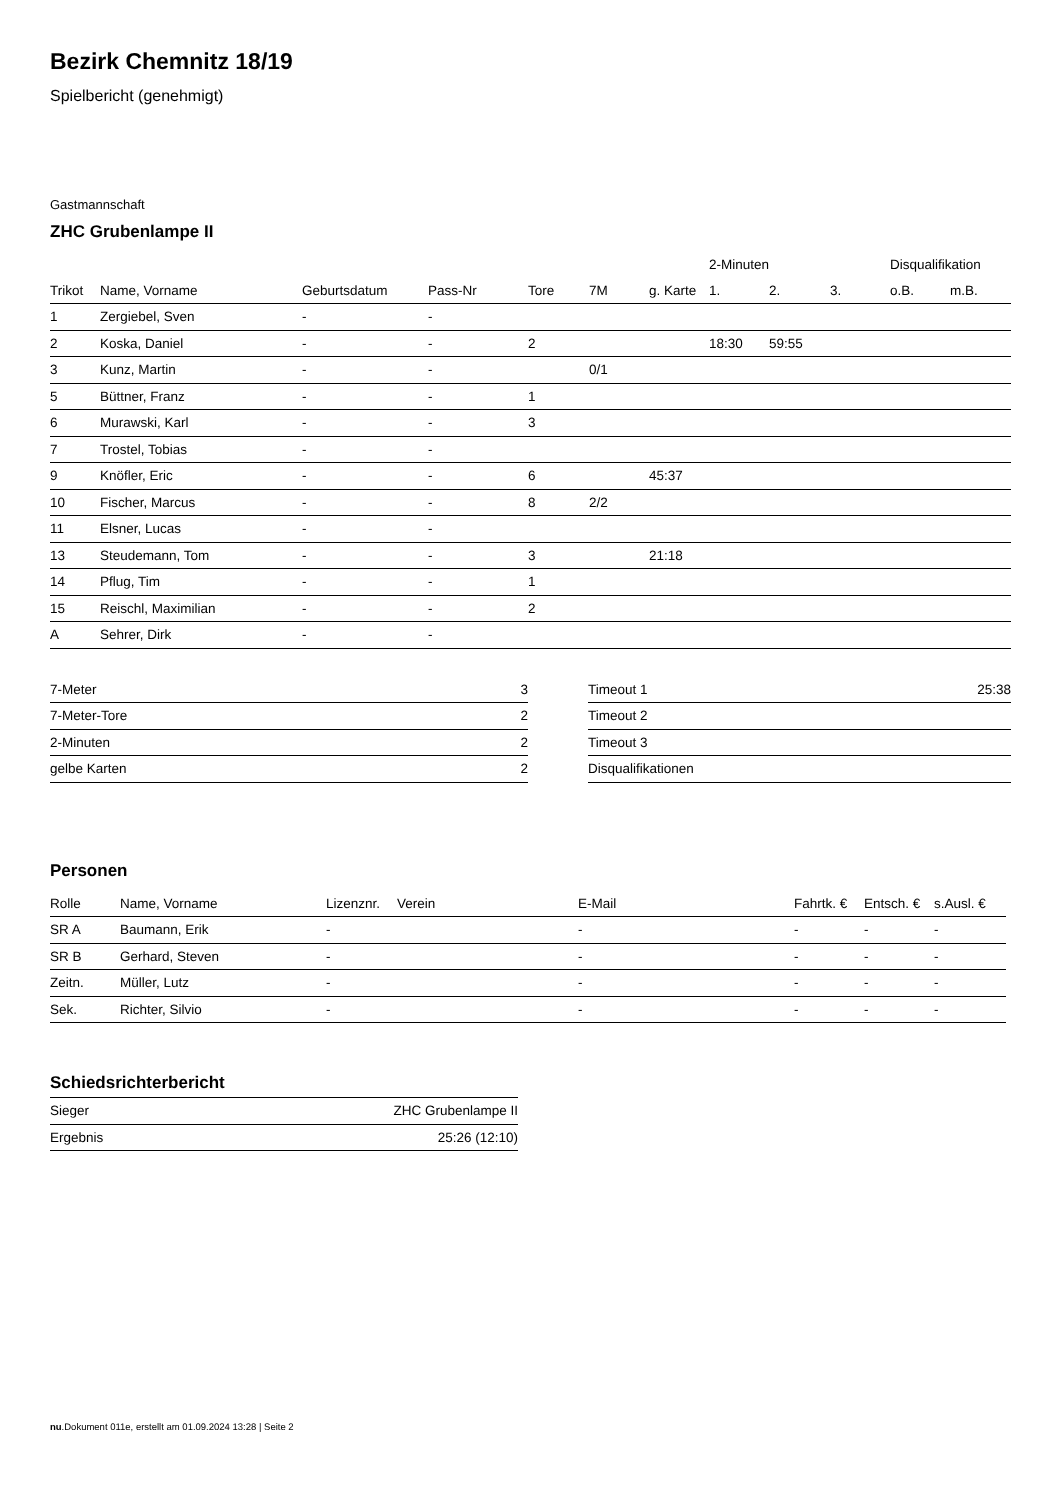Bezirk Chemnitz 18/19
Spielbericht (genehmigt)
Gastmannschaft
ZHC Grubenlampe II
| | | | | | | | 2-Minuten | | | Disqualifikation | |
| --- | --- | --- | --- | --- | --- | --- | --- | --- | --- | --- | --- |
| Trikot | Name, Vorname | Geburtsdatum | Pass-Nr | Tore | 7M | g. Karte | 1. | 2. | 3. | o.B. | m.B. |
| 1 | Zergiebel, Sven | - | - | | | | | | | | |
| 2 | Koska, Daniel | - | - | 2 | | | 18:30 | 59:55 | | | |
| 3 | Kunz, Martin | - | - | | 0/1 | | | | | | |
| 5 | Büttner, Franz | - | - | 1 | | | | | | | |
| 6 | Murawski, Karl | - | - | 3 | | | | | | | |
| 7 | Trostel, Tobias | - | - | | | | | | | | |
| 9 | Knöfler, Eric | - | - | 6 | | 45:37 | | | | | |
| 10 | Fischer, Marcus | - | - | 8 | 2/2 | | | | | | |
| 11 | Elsner, Lucas | - | - | | | | | | | | |
| 13 | Steudemann, Tom | - | - | 3 | | 21:18 | | | | | |
| 14 | Pflug, Tim | - | - | 1 | | | | | | | |
| 15 | Reischl, Maximilian | - | - | 2 | | | | | | | |
| A | Sehrer, Dirk | - | - | | | | | | | | |
| 7-Meter | 3 |
| 7-Meter-Tore | 2 |
| 2-Minuten | 2 |
| gelbe Karten | 2 |
| Timeout 1 | 25:38 |
| Timeout 2 | |
| Timeout 3 | |
| Disqualifikationen | |
Personen
| Rolle | Name, Vorname | Lizenznr. | Verein | E-Mail | Fahrtk. € | Entsch. € | s.Ausl. € |
| --- | --- | --- | --- | --- | --- | --- | --- |
| SR A | Baumann, Erik | - | | - | - | - | - |
| SR B | Gerhard, Steven | - | | - | - | - | - |
| Zeitn. | Müller, Lutz | - | | - | - | - | - |
| Sek. | Richter, Silvio | - | | - | - | - | - |
Schiedsrichterbericht
| Sieger | ZHC Grubenlampe II |
| Ergebnis | 25:26 (12:10) |
nu.Dokument 011e, erstellt am 01.09.2024 13:28 | Seite 2